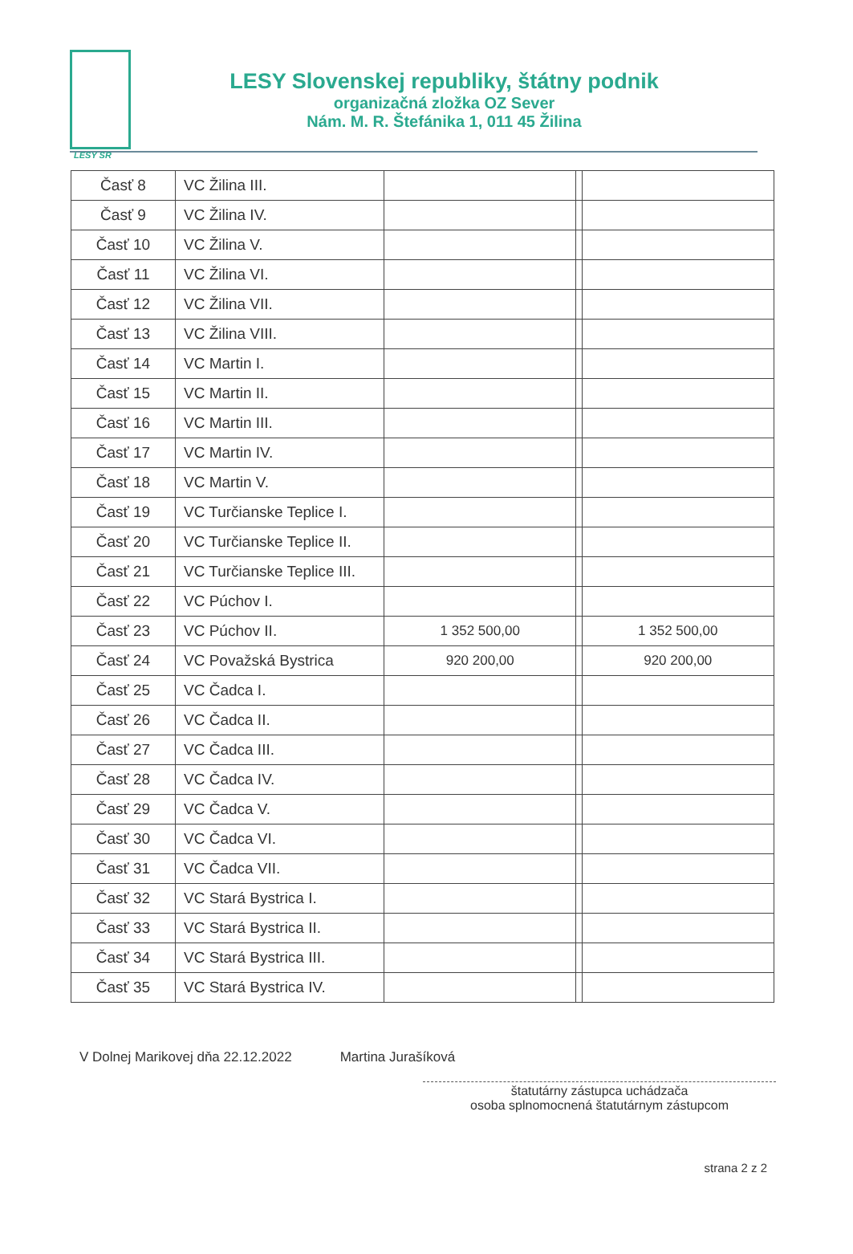LESY SR
LESY Slovenskej republiky, štátny podnik
organizačná zložka OZ Sever
Nám. M. R. Štefánika 1, 011 45 Žilina
| Časť 8 | VC Žilina III. | | | |
| Časť 9 | VC Žilina IV. | | | |
| Časť 10 | VC Žilina V. | | | |
| Časť 11 | VC Žilina VI. | | | |
| Časť 12 | VC Žilina VII. | | | |
| Časť 13 | VC Žilina VIII. | | | |
| Časť 14 | VC Martin I. | | | |
| Časť 15 | VC Martin II. | | | |
| Časť 16 | VC Martin III. | | | |
| Časť 17 | VC Martin IV. | | | |
| Časť 18 | VC Martin V. | | | |
| Časť 19 | VC Turčianske Teplice I. | | | |
| Časť 20 | VC Turčianske Teplice II. | | | |
| Časť 21 | VC Turčianske Teplice III. | | | |
| Časť 22 | VC Púchov I. | | | |
| Časť 23 | VC Púchov II. | 1 352 500,00 | | 1 352 500,00 |
| Časť 24 | VC Považská Bystrica | 920 200,00 | | 920 200,00 |
| Časť 25 | VC Čadca I. | | | |
| Časť 26 | VC Čadca II. | | | |
| Časť 27 | VC Čadca III. | | | |
| Časť 28 | VC Čadca IV. | | | |
| Časť 29 | VC Čadca V. | | | |
| Časť 30 | VC Čadca VI. | | | |
| Časť 31 | VC Čadca VII. | | | |
| Časť 32 | VC Stará Bystrica I. | | | |
| Časť 33 | VC Stará Bystrica II. | | | |
| Časť 34 | VC Stará Bystrica III. | | | |
| Časť 35 | VC Stará Bystrica IV. | | | |
V Dolnej Marikovej dňa 22.12.2022 Martina Jurašíková
štatutárny zástupca uchádzača
osoba splnomocnená štatutárnym zástupcom
strana 2 z 2